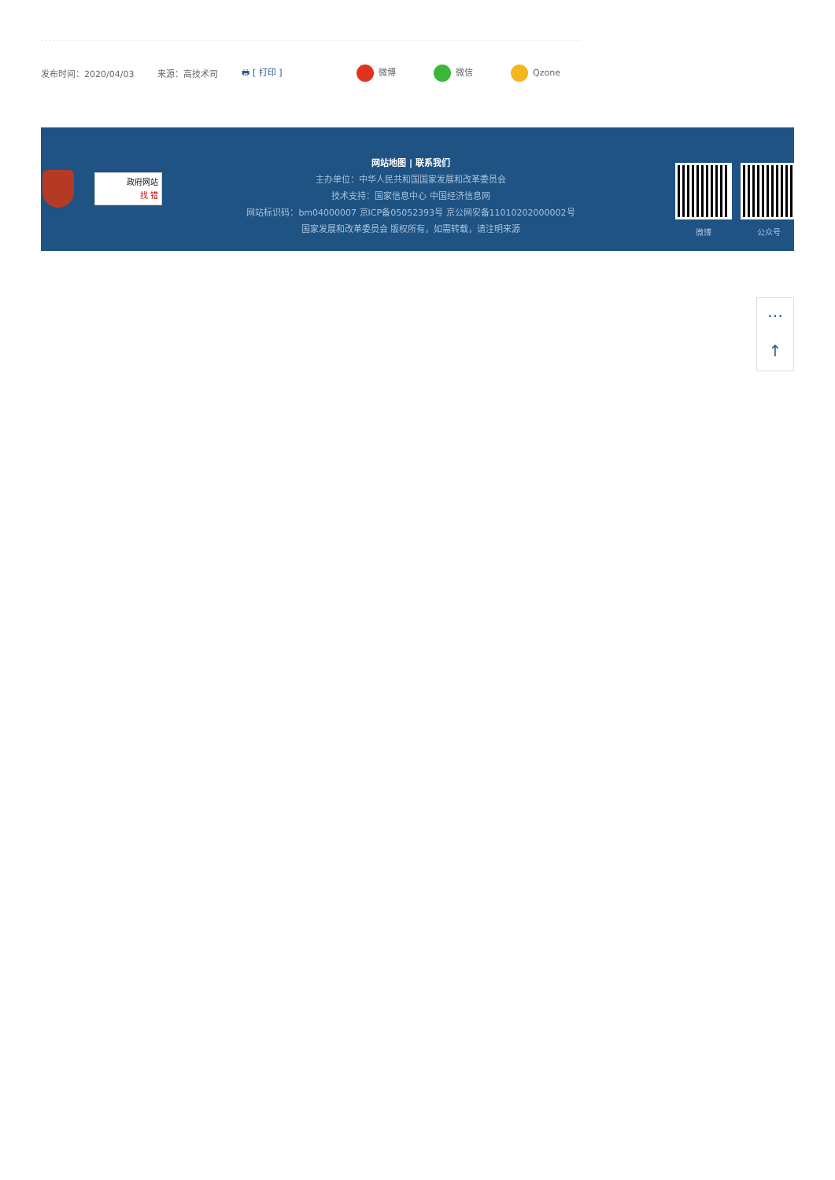发布时间：2020/04/03 来源：高技术司 🖶 [ 打印 ] 微博 微信 Qzone
政府网站
找 错
网站地图 | 联系我们
主办单位：中华人民共和国国家发展和改革委员会
技术支持：国家信息中心 中国经济信息网
网站标识码：bm04000007 京ICP备05052393号 京公网安备11010202000002号
国家发展和改革委员会 版权所有，如需转载，请注明来源
微博 公众号
⋯
↑